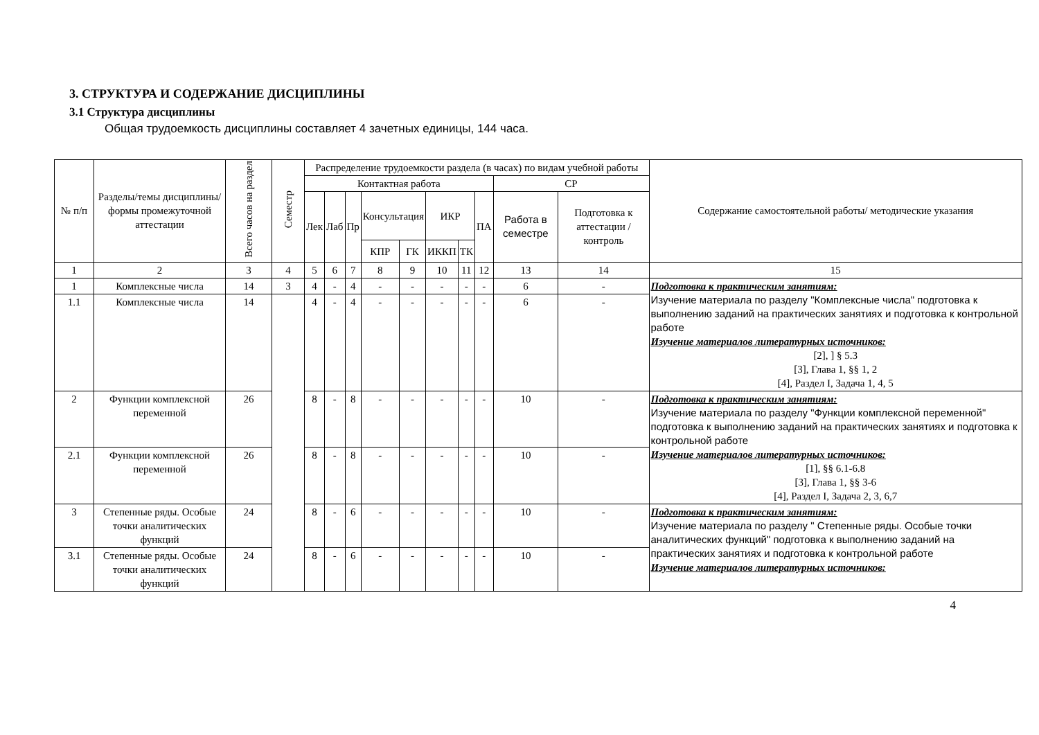3. СТРУКТУРА И СОДЕРЖАНИЕ ДИСЦИПЛИНЫ
3.1 Структура дисциплины
Общая трудоемкость дисциплины составляет 4 зачетных единицы, 144 часа.
| № п/п | Разделы/темы дисциплины/формы промежуточной аттестации | Всего часов на раздел | Семестр | Распределение трудоемкости раздела (в часах) по видам учебной работы | | | | | | | | | | Содержание самостоятельной работы/ методические указания |
| --- | --- | --- | --- | --- | --- | --- | --- | --- | --- | --- | --- | --- | --- | --- |
| | | | | Контактная работа | | | | | | | | СР | | |
| | | | | Лек | Лаб | Пр | Консультация | | ИКР | | ПА | Работа в семестре | Подготовка к аттестации /контроль | |
| | | | | | | | КПР | ГК | ИККП | ТК | | | | |
| 1 | 2 | 3 | 4 | 5 | 6 | 7 | 8 | 9 | 10 | 11 | 12 | 13 | 14 | 15 |
| 1 | Комплексные числа | 14 | 3 | 4 | - | 4 | - | - | - | - | - | 6 | - | Подготовка к практическим занятиям: Изучение материала по разделу "Комплексные числа" подготовка к выполнению заданий на практических занятиях и подготовка к контрольной работе Изучение материалов литературных источников: [2], ] § 5.3 [3], Глава 1, §§ 1, 2 [4], Раздел I, Задача 1, 4, 5 |
| 1.1 | Комплексные числа | 14 | | 4 | - | 4 | - | - | - | - | - | 6 | - | |
| 2 | Функции комплексной переменной | 26 | | 8 | - | 8 | - | - | - | - | - | 10 | - | Подготовка к практическим занятиям: Изучение материала по разделу "Функции комплексной переменной" подготовка к выполнению заданий на практических занятиях и подготовка к контрольной работе Изучение материалов литературных источников: [1], §§ 6.1-6.8 [3], Глава 1, §§ 3-6 [4], Раздел I, Задача 2, 3, 6,7 |
| 2.1 | Функции комплексной переменной | 26 | | 8 | - | 8 | - | - | - | - | - | 10 | - | |
| 3 | Степенные ряды. Особые точки аналитических функций | 24 | | 8 | - | 6 | - | - | - | - | - | 10 | - | Подготовка к практическим занятиям: Изучение материала по разделу " Степенные ряды. Особые точки аналитических функций" подготовка к выполнению заданий на практических занятиях и подготовка к контрольной работе Изучение материалов литературных источников: |
| 3.1 | Степенные ряды. Особые точки аналитических функций | 24 | | 8 | - | 6 | - | - | - | - | - | 10 | - | |
4